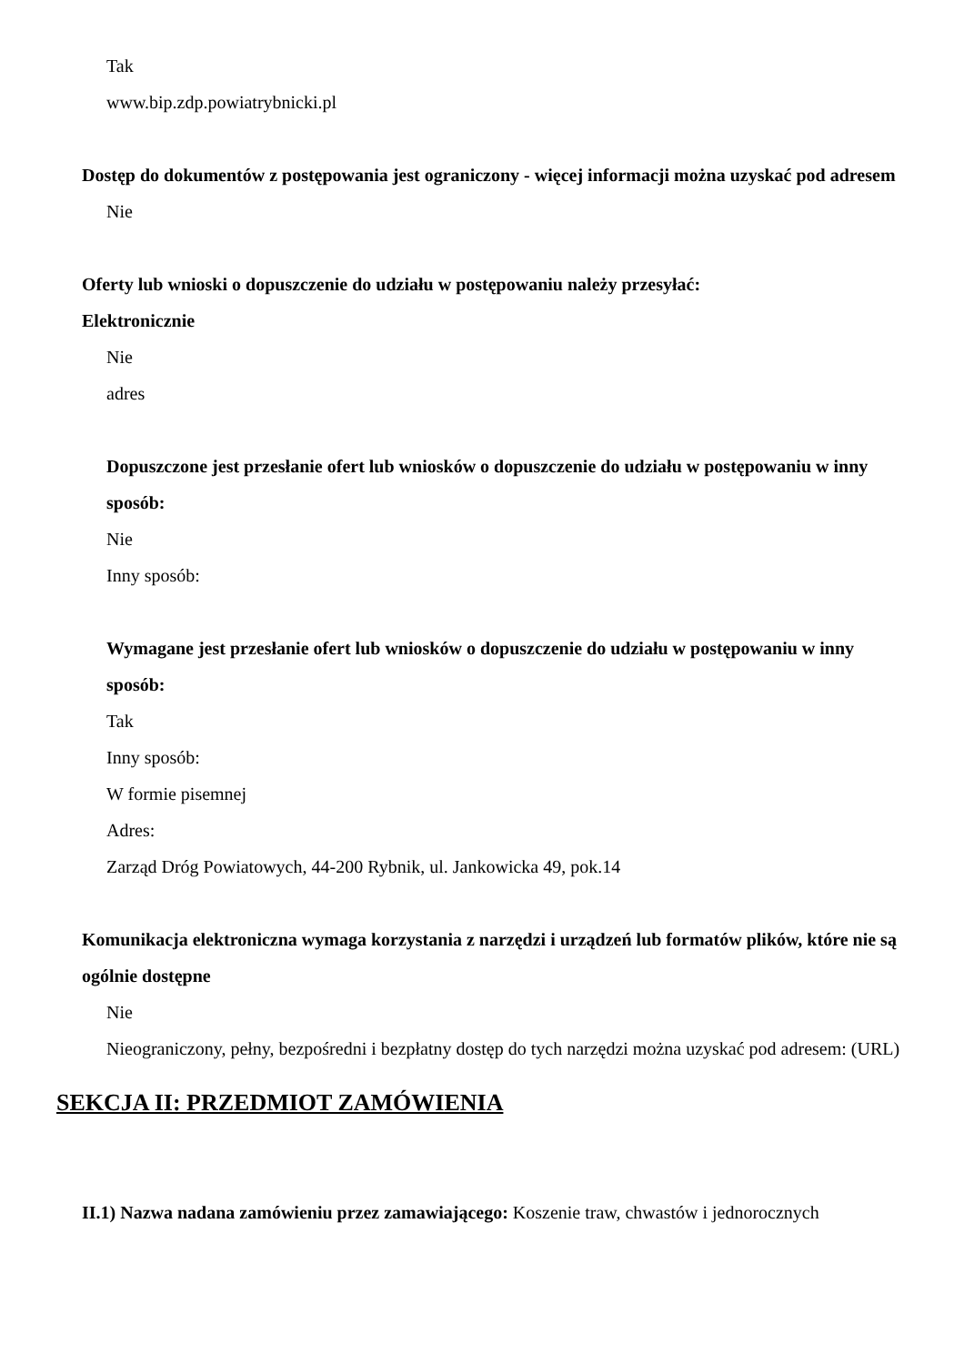Tak
www.bip.zdp.powiatrybnicki.pl
Dostęp do dokumentów z postępowania jest ograniczony - więcej informacji można uzyskać pod adresem
Nie
Oferty lub wnioski o dopuszczenie do udziału w postępowaniu należy przesyłać:
Elektronicznie
Nie
adres
Dopuszczone jest przesłanie ofert lub wniosków o dopuszczenie do udziału w postępowaniu w inny sposób:
Nie
Inny sposób:
Wymagane jest przesłanie ofert lub wniosków o dopuszczenie do udziału w postępowaniu w inny sposób:
Tak
Inny sposób:
W formie pisemnej
Adres:
Zarząd Dróg Powiatowych, 44-200 Rybnik, ul. Jankowicka 49, pok.14
Komunikacja elektroniczna wymaga korzystania z narzędzi i urządzeń lub formatów plików, które nie są ogólnie dostępne
Nie
Nieograniczony, pełny, bezpośredni i bezpłatny dostęp do tych narzędzi można uzyskać pod adresem: (URL)
SEKCJA II: PRZEDMIOT ZAMÓWIENIA
II.1) Nazwa nadana zamówieniu przez zamawiającego: Koszenie traw, chwastów i jednorocznych